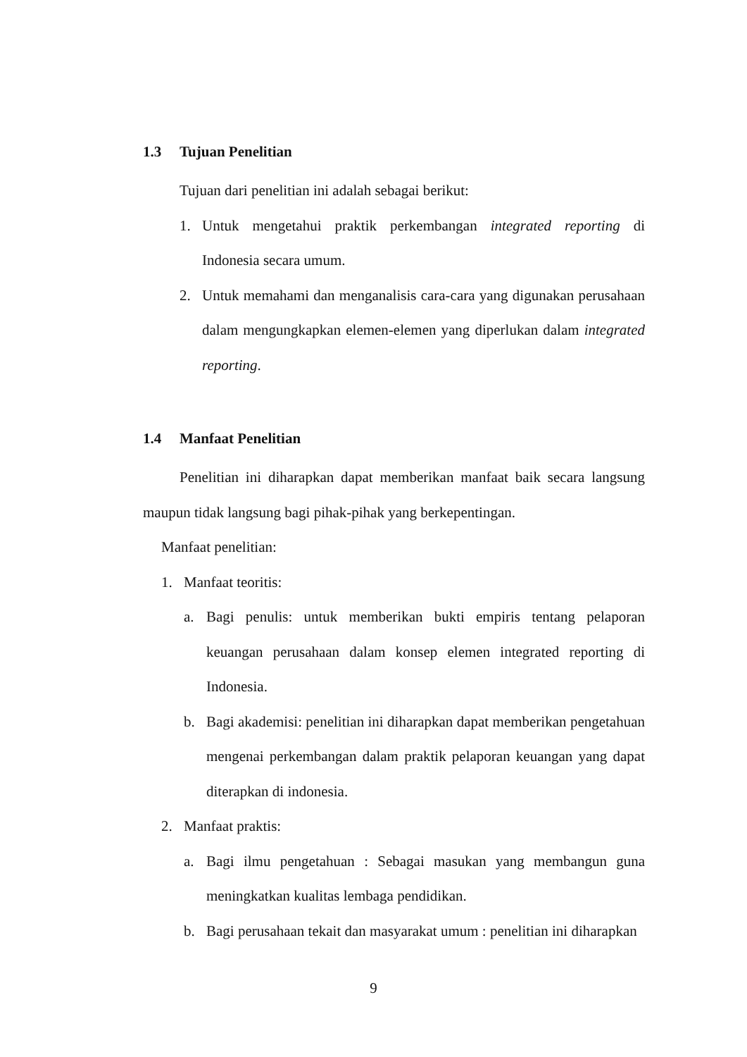1.3 Tujuan Penelitian
Tujuan dari penelitian ini adalah sebagai berikut:
1. Untuk mengetahui praktik perkembangan integrated reporting di Indonesia secara umum.
2. Untuk memahami dan menganalisis cara-cara yang digunakan perusahaan dalam mengungkapkan elemen-elemen yang diperlukan dalam integrated reporting.
1.4 Manfaat Penelitian
Penelitian ini diharapkan dapat memberikan manfaat baik secara langsung maupun tidak langsung bagi pihak-pihak yang berkepentingan.
Manfaat penelitian:
1. Manfaat teoritis:
a. Bagi penulis: untuk memberikan bukti empiris tentang pelaporan keuangan perusahaan dalam konsep elemen integrated reporting di Indonesia.
b. Bagi akademisi: penelitian ini diharapkan dapat memberikan pengetahuan mengenai perkembangan dalam praktik pelaporan keuangan yang dapat diterapkan di indonesia.
2. Manfaat praktis:
a. Bagi ilmu pengetahuan : Sebagai masukan yang membangun guna meningkatkan kualitas lembaga pendidikan.
b. Bagi perusahaan tekait dan masyarakat umum : penelitian ini diharapkan
9